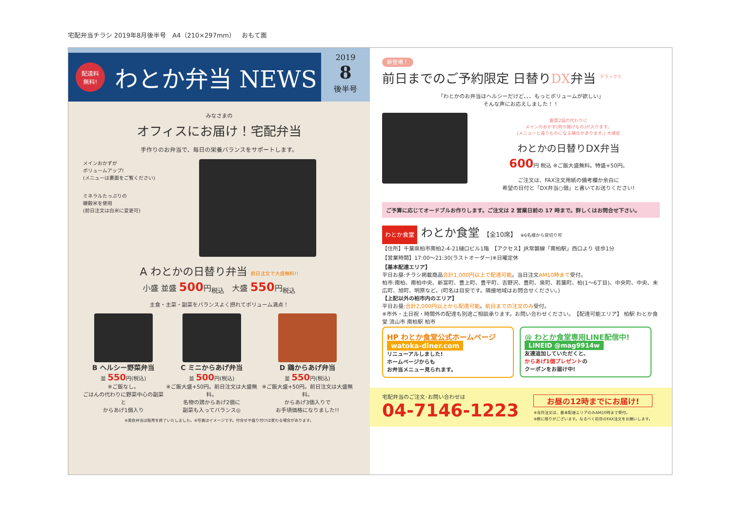宅配弁当チラシ 2019年8月後半号　A4（210×297mm）　おもて面
配達料
無料!
わとか弁当 NEWS
2019
8
後半号
みなさまの
オフィスにお届け！宅配弁当
手作りのお弁当で、毎日の栄養バランスをサポートします。
メインおかずが
ボリュームアップ!
(メニューは裏面をご覧ください)
ミネラルたっぷりの
雑穀米を使用
(前日注文は白米に変更可)
A わとかの日替り弁当 前日注文で大盛無料!!
小盛 並盛 500円<sub>税込</sub>　大盛 550円<sub>税込</sub>
主食・主菜・副菜をバランスよく摂れてボリューム満点！
B ヘルシー野菜弁当
並 550円(税込)
※ご飯なし。
ごはんの代わりに野菜中心の副菜と
からあげ1個入り
C ミニからあげ弁当
並 500円(税込)
※ご飯大盛+50円。前日注文は大盛無料。
名物の鶏からあげ2個に
副菜も入ってバランス◎
D 鶏からあげ弁当
並 550円(税込)
※ご飯大盛+50円。前日注文は大盛無料。
からあげ3個入りで
お手頃価格になりました!!
※美食弁当は販売を終了いたしました。※写真はイメージです。付合せや盛り付けは変わる場合があります。
新登場！
前日までのご予約限定 日替りDX弁当 <sup>デラックス</sup>
「わとかのお弁当はヘルシーだけど、、、もっとボリュームが欲しい」
そんな声にお応えしました！！
副菜2品の代わりに
メインのおかず(肉や揚げもの)が入ります。
(メニューと違うものになる場合があります。) 大満足
わとかの日替りDX弁当
600円 税込 ※ご飯大盛無料。特盛+50円。
ご注文は、FAX注文用紙の備考欄か余白に
希望の日付と「DX弁当○個」と書いてお送りください!
ご予算に応じてオードブルお作りします。ご注文は 2 営業日前の 17 時まで。詳しくはお問合せ下さい。
わとか食堂 わとか食堂 【全10席】 ※6名様から貸切り可
【住所】千葉県柏市南柏2-4-21樋口ビル1階　【アクセス】JR常磐線「南柏駅」西口より 徒歩1分
【営業時間】17:00～21:30(ラストオーダー)※日曜定休
【基本配達エリア】
平日お昼:チラシ掲載商品合計1,000円以上で配達可能。当日注文AM10時まで受付。
柏市:南柏、南柏中央、新富町、豊上町、豊平町、吉野沢、豊町、泉町、若葉町、柏(1～6丁目)、中央町、中央、末広町、旭町、明原など。(町名は目安です。隣接地域はお問合せください。)
【上記以外の柏市内のエリア】
平日お昼:合計2,000円以上から配達可能。前日までの注文のみ受付。
※市外・土日祝・時間外の配達も別途ご相談承ります。お問い合わせください。　【配達可能エリア】 柏駅 わとか食堂 流山市 南柏駅 柏市
HP わとか食堂公式ホームページ
watoka-diner.com
リニューアルしました!
ホームページからも
お弁当メニュー見られます。
@ わとか食堂専用LINE配信中!
LINEID @mag9914w
友達追加していただくと、
からあげ1個プレゼントの
クーポンをお届け中!
宅配弁当のご注文･お問い合わせは
04-7146-1223
お昼の12時までにお届け!
※当日注文は、基本配達エリアのみAM10時まで受付。
※数に限りがございます。なるべく前日のFAX注文をお願いします。